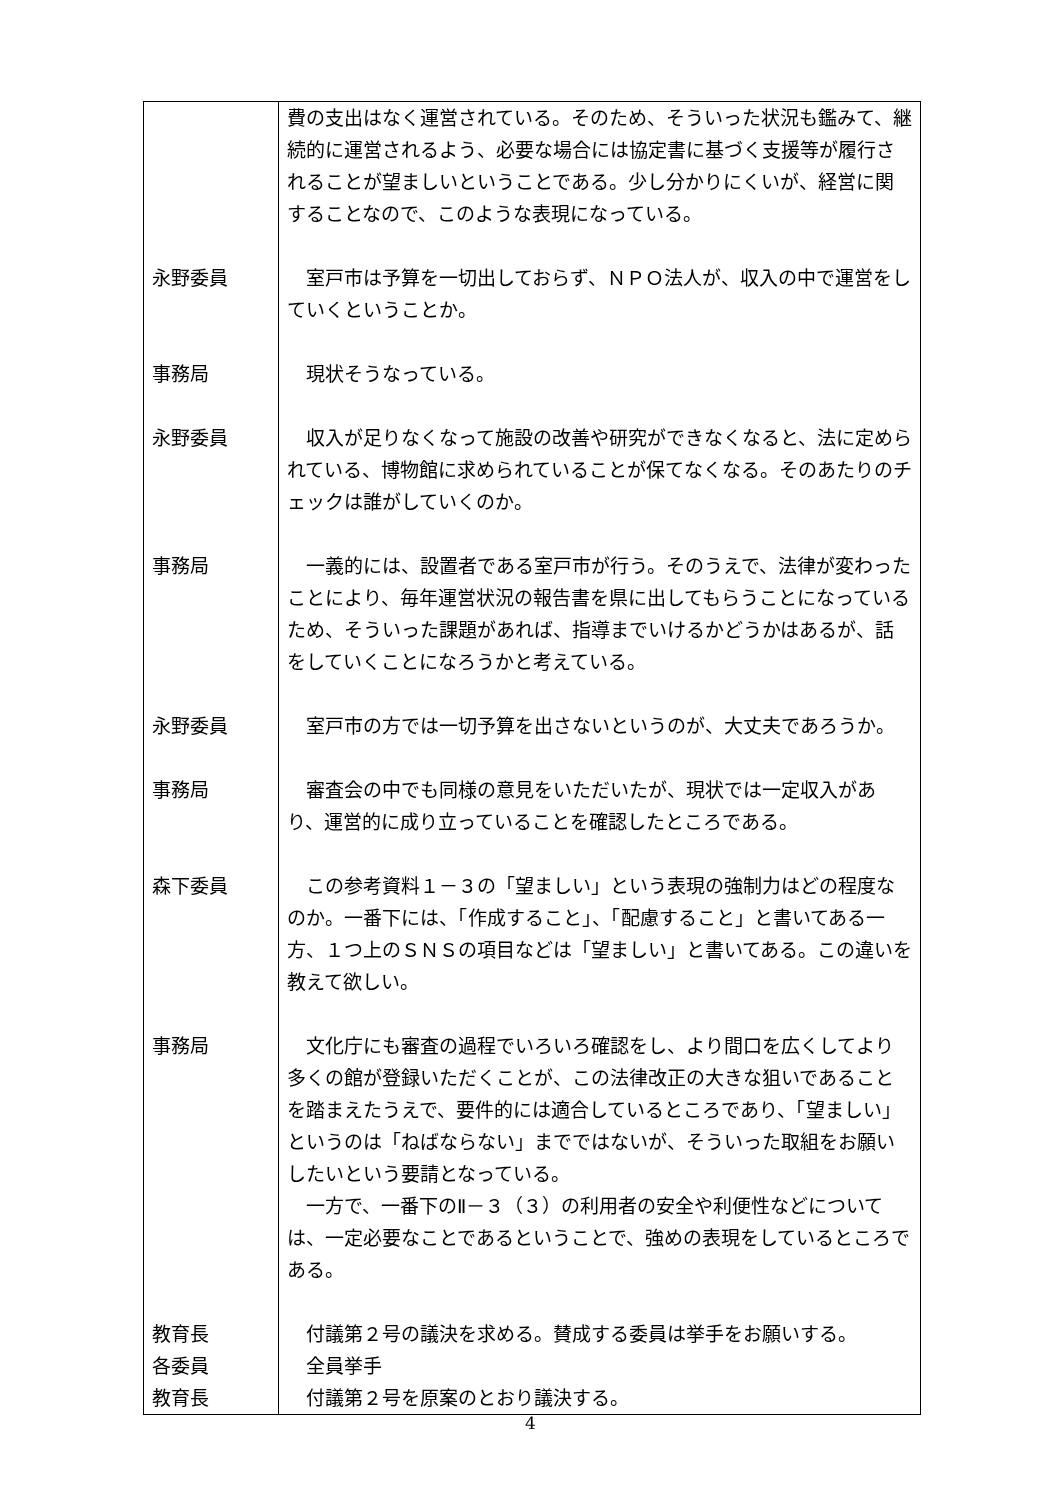| | 費の支出はなく運営されている。そのため、そういった状況も鑑みて、継続的に運営されるよう、必要な場合には協定書に基づく支援等が履行されることが望ましいということである。少し分かりにくいが、経営に関することなので、このような表現になっている。 |
| 永野委員 | 室戸市は予算を一切出しておらず、ＮＰＯ法人が、収入の中で運営をしていくということか。 |
| 事務局 | 現状そうなっている。 |
| 永野委員 | 収入が足りなくなって施設の改善や研究ができなくなると、法に定められている、博物館に求められていることが保てなくなる。そのあたりのチェックは誰がしていくのか。 |
| 事務局 | 一義的には、設置者である室戸市が行う。そのうえで、法律が変わったことにより、毎年運営状況の報告書を県に出してもらうことになっているため、そういった課題があれば、指導までいけるかどうかはあるが、話をしていくことになろうかと考えている。 |
| 永野委員 | 室戸市の方では一切予算を出さないというのが、大丈夫であろうか。 |
| 事務局 | 審査会の中でも同様の意見をいただいたが、現状では一定収入があり、運営的に成り立っていることを確認したところである。 |
| 森下委員 | この参考資料１－３の「望ましい」という表現の強制力はどの程度なのか。一番下には、「作成すること」、「配慮すること」と書いてある一方、１つ上のＳＮＳの項目などは「望ましい」と書いてある。この違いを教えて欲しい。 |
| 事務局 | 文化庁にも審査の過程でいろいろ確認をし、より間口を広くしてより多くの館が登録いただくことが、この法律改正の大きな狙いであることを踏まえたうえで、要件的には適合しているところであり、「望ましい」というのは「ねばならない」までではないが、そういった取組をお願いしたいという要請となっている。 一方で、一番下のⅡ－３（３）の利用者の安全や利便性などについては、一定必要なことであるということで、強めの表現をしているところである。 |
| 教育長 | 付議第２号の議決を求める。賛成する委員は挙手をお願いする。 |
| 各委員 | 全員挙手 |
| 教育長 | 付議第２号を原案のとおり議決する。 |
4